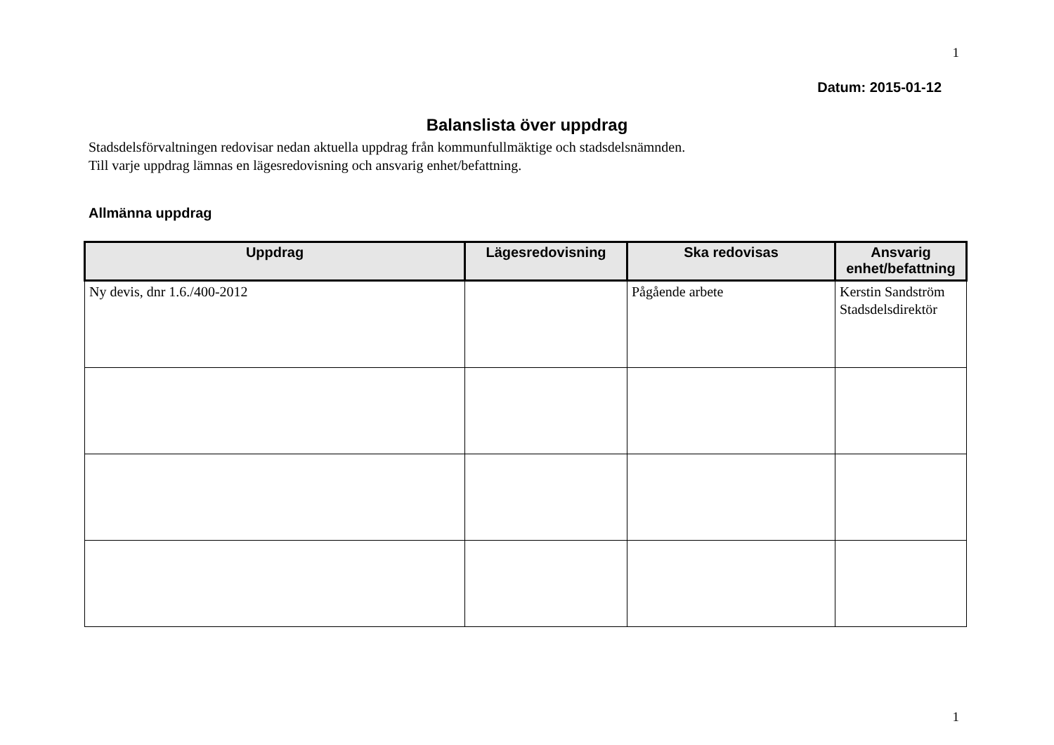1
Datum: 2015-01-12
Balanslista över uppdrag
Stadsdelsförvaltningen redovisar nedan aktuella uppdrag från kommunfullmäktige och stadsdelsnämnden.
Till varje uppdrag lämnas en lägesredovisning och ansvarig enhet/befattning.
Allmänna uppdrag
| Uppdrag | Lägesredovisning | Ska redovisas | Ansvarig enhet/befattning |
| --- | --- | --- | --- |
| Ny devis, dnr 1.6./400-2012 | | Pågående arbete | Kerstin Sandström Stadsdelsdirektör |
1